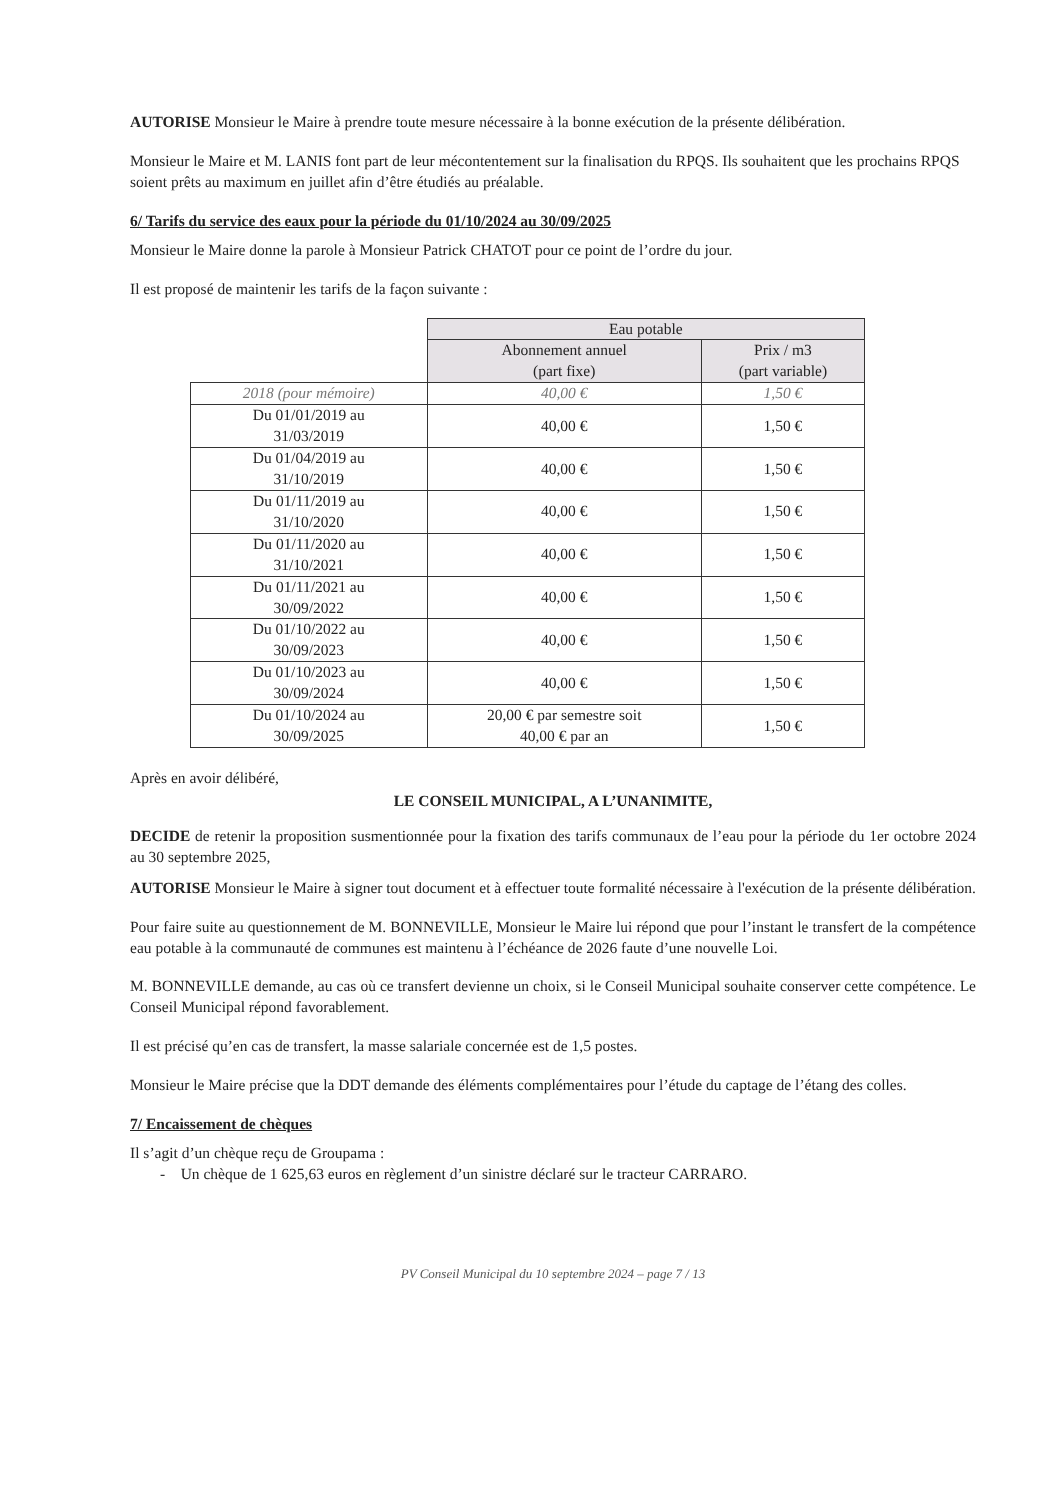AUTORISE Monsieur le Maire à prendre toute mesure nécessaire à la bonne exécution de la présente délibération.
Monsieur le Maire et M. LANIS font part de leur mécontentement sur la finalisation du RPQS. Ils souhaitent que les prochains RPQS soient prêts au maximum en juillet afin d’être étudiés au préalable.
6/ Tarifs du service des eaux pour la période du 01/10/2024 au 30/09/2025
Monsieur le Maire donne la parole à Monsieur Patrick CHATOT pour ce point de l’ordre du jour.
Il est proposé de maintenir les tarifs de la façon suivante :
| | Eau potable | |
| --- | --- | --- |
| | Abonnement annuel (part fixe) | Prix / m3 (part variable) |
| 2018 (pour mémoire) | 40,00 € | 1,50 € |
| Du 01/01/2019 au 31/03/2019 | 40,00 € | 1,50 € |
| Du 01/04/2019 au 31/10/2019 | 40,00 € | 1,50 € |
| Du 01/11/2019 au 31/10/2020 | 40,00 € | 1,50 € |
| Du 01/11/2020 au 31/10/2021 | 40,00 € | 1,50 € |
| Du 01/11/2021 au 30/09/2022 | 40,00 € | 1,50 € |
| Du 01/10/2022 au 30/09/2023 | 40,00 € | 1,50 € |
| Du 01/10/2023 au 30/09/2024 | 40,00 € | 1,50 € |
| Du 01/10/2024 au 30/09/2025 | 20,00 € par semestre soit 40,00 € par an | 1,50 € |
Après en avoir délibéré,
LE CONSEIL MUNICIPAL, A L’UNANIMITE,
DECIDE de retenir la proposition susmentionnée pour la fixation des tarifs communaux de l’eau pour la période du 1er octobre 2024 au 30 septembre 2025,
AUTORISE Monsieur le Maire à signer tout document et à effectuer toute formalité nécessaire à l'exécution de la présente délibération.
Pour faire suite au questionnement de M. BONNEVILLE, Monsieur le Maire lui répond que pour l’instant le transfert de la compétence eau potable à la communauté de communes est maintenu à l’échéance de 2026 faute d’une nouvelle Loi.
M. BONNEVILLE demande, au cas où ce transfert devienne un choix, si le Conseil Municipal souhaite conserver cette compétence. Le Conseil Municipal répond favorablement.
Il est précisé qu’en cas de transfert, la masse salariale concernée est de 1,5 postes.
Monsieur le Maire précise que la DDT demande des éléments complémentaires pour l’étude du captage de l’étang des colles.
7/ Encaissement de chèques
Il s’agit d’un chèque reçu de Groupama :
- Un chèque de 1 625,63 euros en règlement d’un sinistre déclaré sur le tracteur CARRARO.
PV Conseil Municipal du 10 septembre 2024 – page 7 / 13